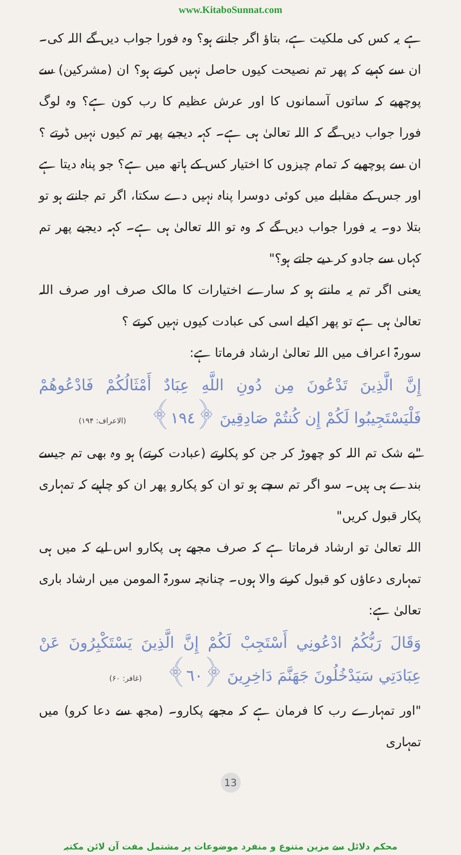www.KitaboSunnat.com
ہے یہ کس کی ملکیت ہے، بتاؤ اگر جانتے ہو؟ وہ فورا جواب دیں گے اللہ کی۔ ان سے کہیے کہ پھر تم نصیحت کیوں حاصل نہیں کرتے ہو؟ ان (مشرکین) سے پوچھیے کہ ساتوں آسمانوں کا اور عرش عظیم کا رب کون ہے؟ وہ لوگ فورا جواب دیں گے کہ اللہ تعالیٰ ہی ہے۔ کہہ دیجیے پھر تم کیوں نہیں ڈرتے ؟ ان سے پوچھیے کہ تمام چیزوں کا اختیار کس کے ہاتھ میں ہے؟ جو پناہ دیتا ہے اور جس کے مقابلے میں کوئی دوسرا پناہ نہیں دے سکتا، اگر تم جانتے ہو تو بتلا دو۔ یہ فورا جواب دیں گے کہ وہ تو اللہ تعالیٰ ہی ہے۔ کہہ دیجیے پھر تم کہاں سے جادو کر دیے جاتے ہو؟"
یعنی اگر تم یہ مانتے ہو کہ سارے اختیارات کا مالک صرف اور صرف اللہ تعالیٰ ہی ہے تو پھر اکیلے اسی کی عبادت کیوں نہیں کرتے ؟
سورۃ اعراف میں اللہ تعالیٰ ارشاد فرماتا ہے:
إِنَّ الَّذِينَ تَدْعُونَ مِن دُونِ اللَّهِ عِبَادٌ أَمْثَالُكُمْ فَادْعُوهُمْ فَلْيَسْتَجِيبُوا لَكُمْ إِن كُنتُمْ صَادِقِينَ ﴿١٩٤﴾ (الاعراف: ۱۹۴)
"بے شک تم اللہ کو چھوڑ کر جن کو پکارتے (عبادت کرتے) ہو وہ بھی تم جیسے بندے ہی ہیں۔ سو اگر تم سچے ہو تو ان کو پکارو پھر ان کو چاہیے کہ تمہاری پکار قبول کریں"
اللہ تعالیٰ تو ارشاد فرماتا ہے کہ صرف مجھے ہی پکارو اس لیے کہ میں ہی تمہاری دعاؤں کو قبول کرنے والا ہوں۔ چنانچہ سورۃ المومن میں ارشاد باری تعالیٰ ہے:
وَقَالَ رَبُّكُمُ ادْعُونِي أَسْتَجِبْ لَكُمْ إِنَّ الَّذِينَ يَسْتَكْبِرُونَ عَنْ عِبَادَتِي سَيَدْخُلُونَ جَهَنَّمَ دَاخِرِينَ ﴿٦٠﴾ (غافر: ۶۰)
"اور تمہارے رب کا فرمان ہے کہ مجھے پکارو۔ (مجھ سے دعا کرو) میں تمہاری
13
محکم دلائل سے مزین متنوع و منفرد موضوعات پر مشتمل مفت آن لائن مکتبہ